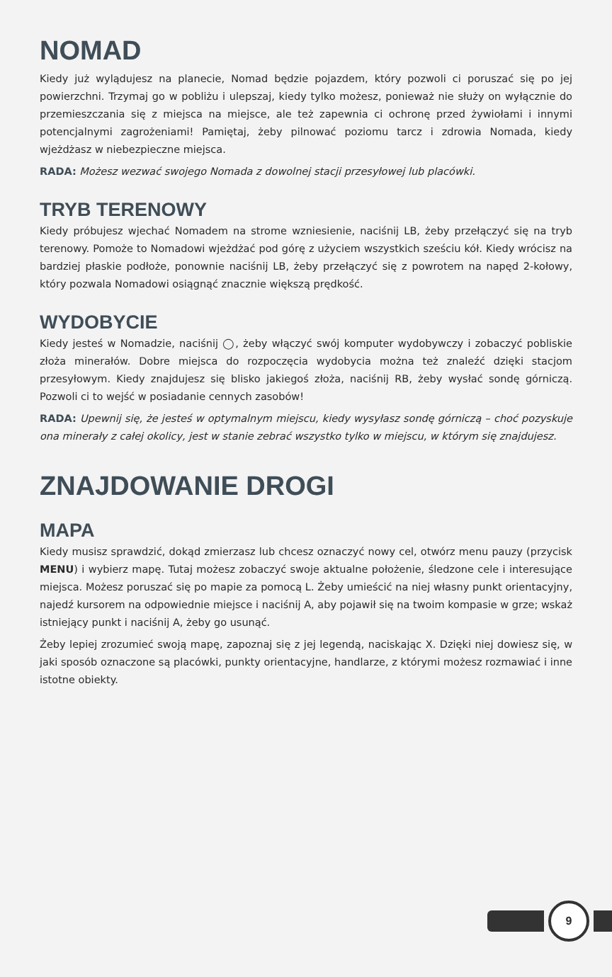NOMAD
Kiedy już wylądujesz na planecie, Nomad będzie pojazdem, który pozwoli ci poruszać się po jej powierzchni. Trzymaj go w pobliżu i ulepszaj, kiedy tylko możesz, ponieważ nie służy on wyłącznie do przemieszczania się z miejsca na miejsce, ale też zapewnia ci ochronę przed żywiołami i innymi potencjalnymi zagrożeniami! Pamiętaj, żeby pilnować poziomu tarcz i zdrowia Nomada, kiedy wjeżdżasz w niebezpieczne miejsca.
RADA: Możesz wezwać swojego Nomada z dowolnej stacji przesyłowej lub placówki.
TRYB TERENOWY
Kiedy próbujesz wjechać Nomadem na strome wzniesienie, naciśnij LB, żeby przełączyć się na tryb terenowy. Pomoże to Nomadowi wjeżdżać pod górę z użyciem wszystkich sześciu kół. Kiedy wrócisz na bardziej płaskie podłoże, ponownie naciśnij LB, żeby przełączyć się z powrotem na napęd 2-kołowy, który pozwala Nomadowi osiągnąć znacznie większą prędkość.
WYDOBYCIE
Kiedy jesteś w Nomadzie, naciśnij ◯, żeby włączyć swój komputer wydobywczy i zobaczyć pobliskie złoża minerałów. Dobre miejsca do rozpoczęcia wydobycia można też znaleźć dzięki stacjom przesyłowym. Kiedy znajdujesz się blisko jakiegoś złoża, naciśnij RB, żeby wysłać sondę górniczą. Pozwoli ci to wejść w posiadanie cennych zasobów!
RADA: Upewnij się, że jesteś w optymalnym miejscu, kiedy wysyłasz sondę górniczą – choć pozyskuje ona minerały z całej okolicy, jest w stanie zebrać wszystko tylko w miejscu, w którym się znajdujesz.
ZNAJDOWANIE DROGI
MAPA
Kiedy musisz sprawdzić, dokąd zmierzasz lub chcesz oznaczyć nowy cel, otwórz menu pauzy (przycisk MENU) i wybierz mapę. Tutaj możesz zobaczyć swoje aktualne położenie, śledzone cele i interesujące miejsca. Możesz poruszać się po mapie za pomocą L. Żeby umieścić na niej własny punkt orientacyjny, najedź kursorem na odpowiednie miejsce i naciśnij A, aby pojawił się na twoim kompasie w grze; wskaż istniejący punkt i naciśnij A, żeby go usunąć.
Żeby lepiej zrozumieć swoją mapę, zapoznaj się z jej legendą, naciskając X. Dzięki niej dowiesz się, w jaki sposób oznaczone są placówki, punkty orientacyjne, handlarze, z którymi możesz rozmawiać i inne istotne obiekty.
9